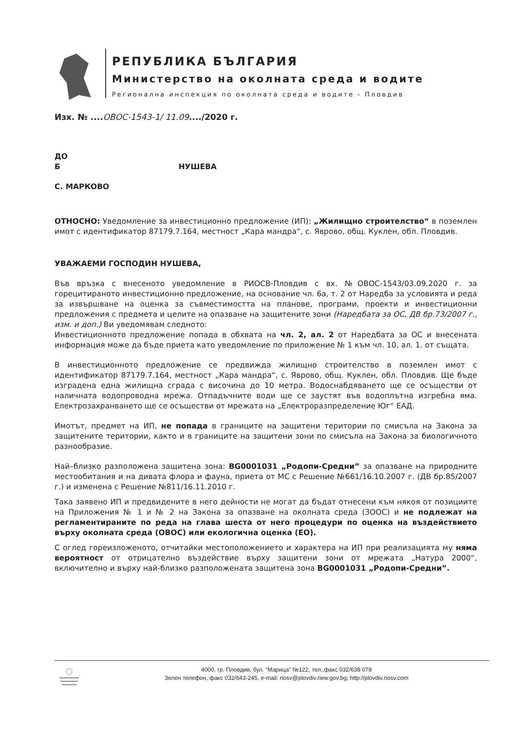РЕПУБЛИКА БЪЛГАРИЯ
Министерство на околната среда и водите
Регионална инспекция по околната среда и водите - Пловдив
Изх. № ....ОВОС-1543-1/ 11.09..../2020 г.
ДО
Б НУШЕВА
С. МАРКОВО
ОТНОСНО: Уведомление за инвестиционно предложение (ИП): „Жилищно строителство“ в поземлен имот с идентификатор 87179.7.164, местност „Кара мандра“, с. Яврово, общ. Куклен, обл. Пловдив.
УВАЖАЕМИ ГОСПОДИН НУШЕВА,
Във връзка с внесеното уведомление в РИОСВ-Пловдив с вх. №ОВОС-1543/03.09.2020 г. за горецитираното инвестиционно предложение, на основание чл. 6а, т. 2 от Наредба за условията и реда за извършване на оценка за съвместимостта на планове, програми, проекти и инвестиционни предложения с предмета и целите на опазване на защитените зони (Наредбата за ОС, ДВ бр.73/2007 г., изм. и доп.) Ви уведомявам следното:
Инвестиционното предложение попада в обхвата на чл. 2, ал. 2 от Наредбата за ОС и внесената информация може да бъде приета като уведомление по приложение № 1 към чл. 10, ал. 1. от същата.
В инвестиционното предложение се предвижда жилищно строителство в поземлен имот с идентификатор 87179.7.164, местност „Кара мандра“, с. Яврово, общ. Куклен, обл. Пловдив. Ще бъде изградена една жилищна сграда с височина до 10 метра. Водоснабдяването ще се осъществи от наличната водопроводна мрежа. Отпадъчните води ще се заустят във водоплътна изгребна яма. Електрозахранването ще се осъществи от мрежата на „Електроразпределение Юг“ ЕАД.
Имотът, предмет на ИП, не попада в границите на защитени територии по смисъла на Закона за защитените територии, както и в границите на защитени зони по смисъла на Закона за биологичното разнообразие.
Най–близко разположена защитена зона: BG0001031 „Родопи-Средни” за опазване на природните местообитания и на дивата флора и фауна, приета от МС с Решение №661/16.10.2007 г. (ДВ бр.85/2007 г.) и изменена с Решение №811/16.11.2010 г.
Така заявено ИП и предвидените в него дейности не могат да бъдат отнесени към някоя от позициите на Приложения № 1 и № 2 на Закона за опазване на околната среда (ЗООС) и не подлежат на регламентираните по реда на глава шеста от него процедури по оценка на въздействието върху околната среда (ОВОС) или екологична оценка (ЕО).
С оглед гореизложеното, отчитайки местоположението и характера на ИП при реализацията му няма вероятност от отрицателно въздействие върху защитени зони от мрежата „Натура 2000“, включително и върху най-близко разположената защитена зона BG0001031 „Родопи-Средни”.
4000, гр. Пловдив, бул. “Марица” №122, тел.,факс 032/638 078
Зелен телефон, факс 032/643-245, e-mail: riosv@plovdiv.riew.gov.bg; http://plovdiv.riosv.com